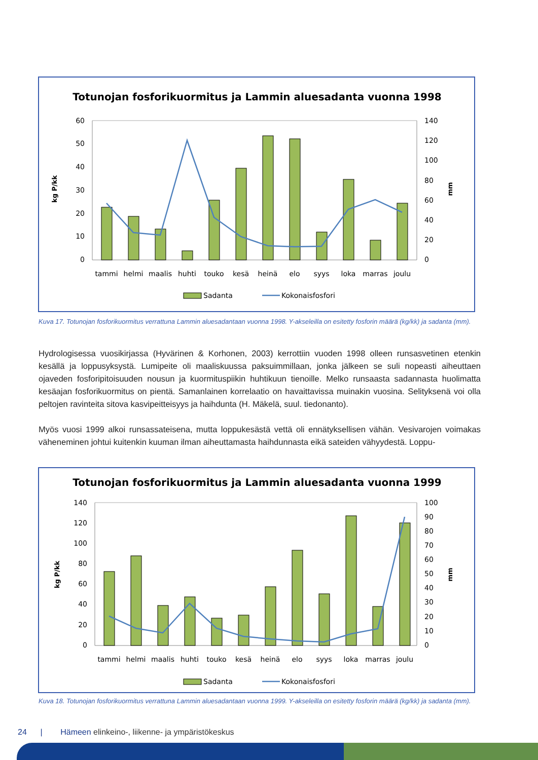Totunojan fosforikuormitus ja Lammin aluesadanta vuonna 1998
60
50
40
30
20
10
0
140
120
100
80
60
40
20
0
kg P/kk
mm
tammi
helmi
maalis
huhti
touko
kesä
heinä
elo
syys
loka
marras
joulu
Sadanta
Kokonaisfosfori
Kuva 17. Totunojan fosforikuormitus verrattuna Lammin aluesadantaan vuonna 1998. Y-akseleilla on esitetty fosforin määrä (kg/kk) ja sadanta (mm).
Hydrologisessa vuosikirjassa (Hyvärinen & Korhonen, 2003) kerrottiin vuoden 1998 olleen runsasvetinen etenkin kesällä ja loppusyksystä. Lumipeite oli maaliskuussa paksuimmillaan, jonka jälkeen se suli nopeasti aiheuttaen ojaveden fosforipitoisuuden nousun ja kuormituspiikin huhtikuun tienoille. Melko runsaasta sadannasta huolimatta kesäajan fosforikuormitus on pientä. Samanlainen korrelaatio on havaittavissa muinakin vuosina. Selityksenä voi olla peltojen ravinteita sitova kasvipeitteisyys ja haihdunta (H. Mäkelä, suul. tiedonanto).
Myös vuosi 1999 alkoi runsassateisena, mutta loppukesästä vettä oli ennätyksellisen vähän. Vesivarojen voimakas väheneminen johtui kuitenkin kuuman ilman aiheuttamasta haihdunnasta eikä sateiden vähyydestä. Loppu-
Totunojan fosforikuormitus ja Lammin aluesadanta vuonna 1999
140
120
100
80
60
40
20
0
100
90
80
70
60
50
40
30
20
10
0
kg P/kk
mm
tammi
helmi
maalis
huhti
touko
kesä
heinä
elo
syys
loka
marras
joulu
Sadanta
Kokonaisfosfori
Kuva 18. Totunojan fosforikuormitus verrattuna Lammin aluesadantaan vuonna 1999. Y-akseleilla on esitetty fosforin määrä (kg/kk) ja sadanta (mm).
24 | Hämeen elinkeino-, liikenne- ja ympäristökeskus